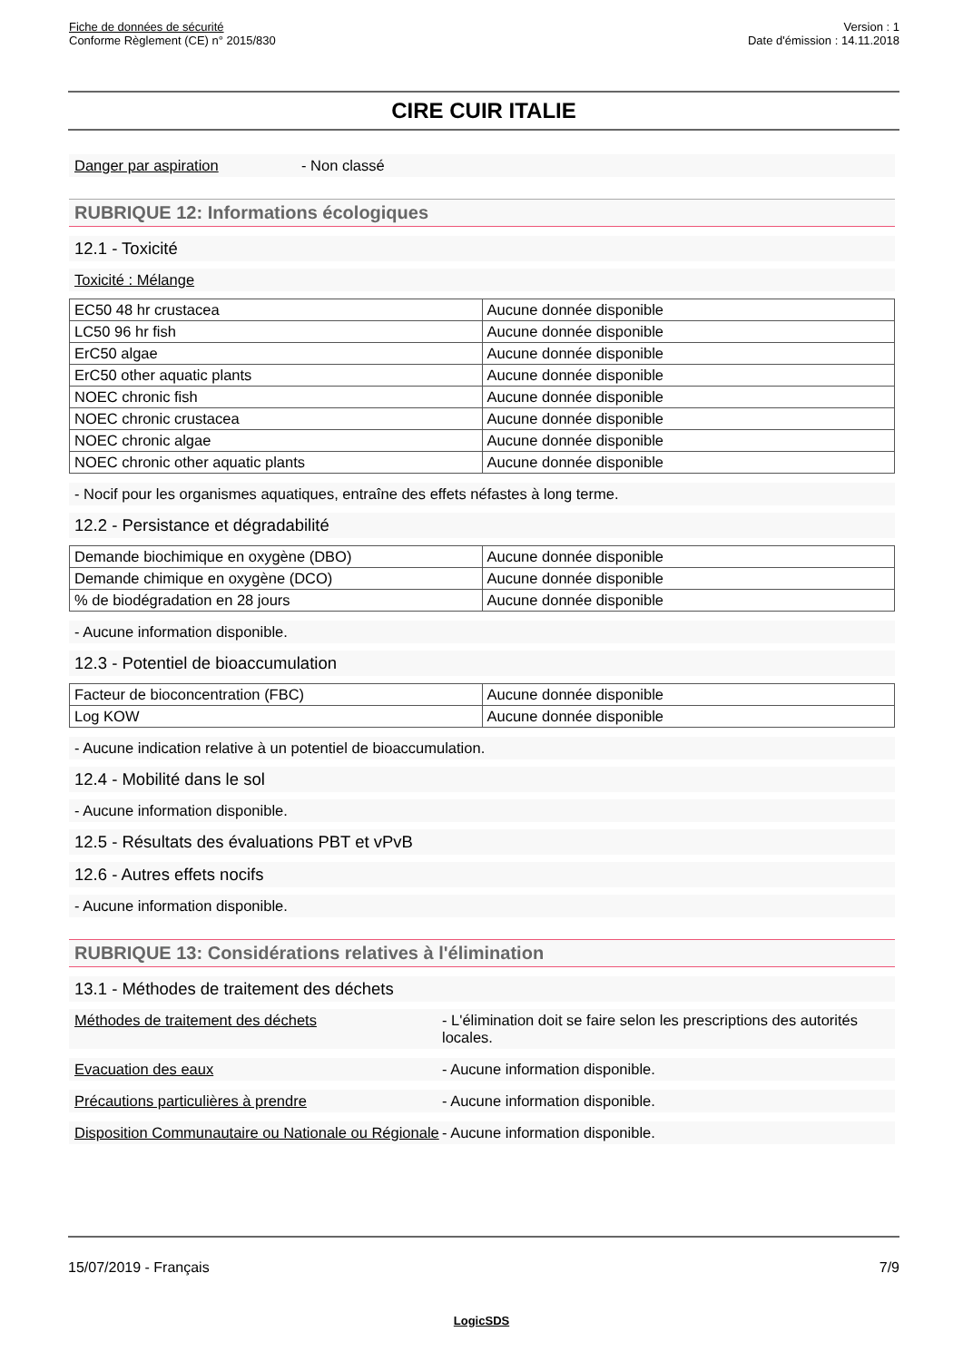Fiche de données de sécurité
Conforme Règlement (CE) n° 2015/830
Version : 1
Date d'émission : 14.11.2018
CIRE CUIR ITALIE
Danger par aspiration - Non classé
RUBRIQUE 12: Informations écologiques
12.1 - Toxicité
Toxicité : Mélange
| EC50 48 hr crustacea | Aucune donnée disponible |
| LC50 96 hr fish | Aucune donnée disponible |
| ErC50 algae | Aucune donnée disponible |
| ErC50 other aquatic plants | Aucune donnée disponible |
| NOEC chronic fish | Aucune donnée disponible |
| NOEC chronic crustacea | Aucune donnée disponible |
| NOEC chronic algae | Aucune donnée disponible |
| NOEC chronic other aquatic plants | Aucune donnée disponible |
- Nocif pour les organismes aquatiques, entraîne des effets néfastes à long terme.
12.2 - Persistance et dégradabilité
| Demande biochimique en oxygène (DBO) | Aucune donnée disponible |
| Demande chimique en oxygène (DCO) | Aucune donnée disponible |
| % de biodégradation en 28 jours | Aucune donnée disponible |
- Aucune information disponible.
12.3 - Potentiel de bioaccumulation
| Facteur de bioconcentration (FBC) | Aucune donnée disponible |
| Log KOW | Aucune donnée disponible |
- Aucune indication relative à un potentiel de bioaccumulation.
12.4 - Mobilité dans le sol
- Aucune information disponible.
12.5 - Résultats des évaluations PBT et vPvB
12.6 - Autres effets nocifs
- Aucune information disponible.
RUBRIQUE 13: Considérations relatives à l'élimination
13.1 - Méthodes de traitement des déchets
Méthodes de traitement des déchets - L'élimination doit se faire selon les prescriptions des autorités locales.
Evacuation des eaux - Aucune information disponible.
Précautions particulières à prendre - Aucune information disponible.
Disposition Communautaire ou Nationale ou Régionale - Aucune information disponible.
15/07/2019 - Français 7/9
LogicSDS